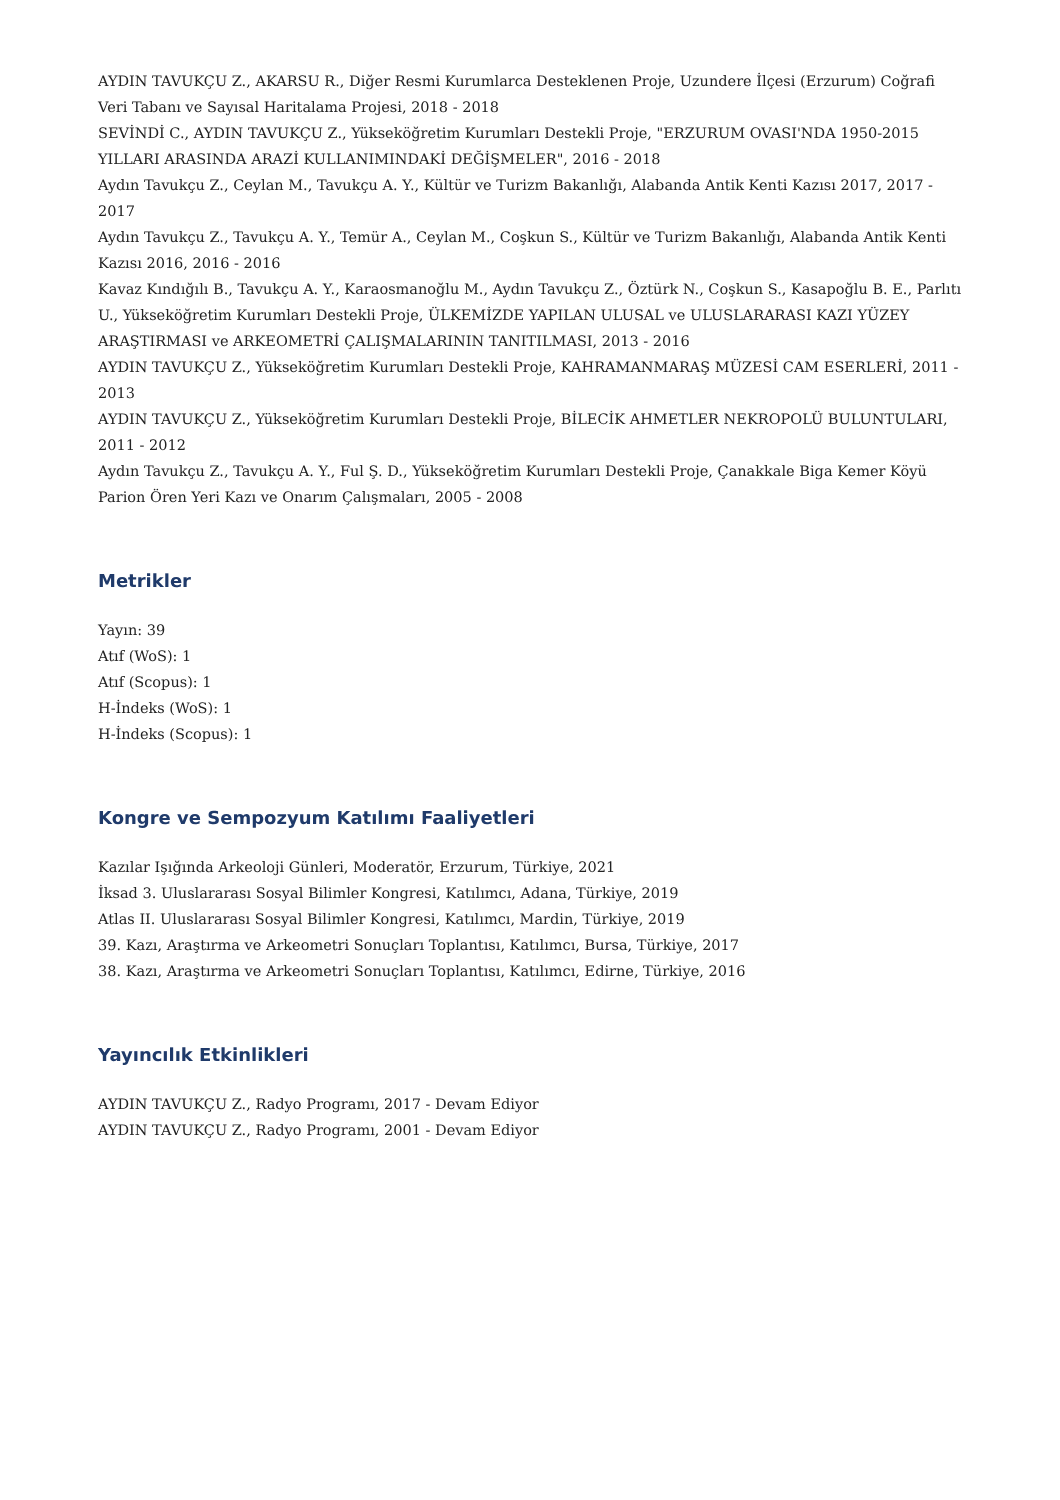AYDIN TAVUKÇU Z., AKARSU R., Diğer Resmi Kurumlarca Desteklenen Proje, Uzundere İlçesi (Erzurum) Coğrafi Veri Tabanı ve Sayısal Haritalama Projesi, 2018 - 2018
SEVİNDİ C., AYDIN TAVUKÇU Z., Yükseköğretim Kurumları Destekli Proje, "ERZURUM OVASI'NDA 1950-2015 YILLARI ARASINDA ARAZİ KULLANIMINDAKİ DEĞİŞMELER", 2016 - 2018
Aydın Tavukçu Z., Ceylan M., Tavukçu A. Y., Kültür ve Turizm Bakanlığı, Alabanda Antik Kenti Kazısı 2017, 2017 - 2017
Aydın Tavukçu Z., Tavukçu A. Y., Temür A., Ceylan M., Coşkun S., Kültür ve Turizm Bakanlığı, Alabanda Antik Kenti Kazısı 2016, 2016 - 2016
Kavaz Kındığılı B., Tavukçu A. Y., Karaosmanoğlu M., Aydın Tavukçu Z., Öztürk N., Coşkun S., Kasapoğlu B. E., Parlıtı U., Yükseköğretim Kurumları Destekli Proje, ÜLKEMİZDE YAPILAN ULUSAL ve ULUSLARARASI KAZI YÜZEY ARAŞTIRMASI ve ARKEOMETRİ ÇALIŞMALARININ TANITILMASI, 2013 - 2016
AYDIN TAVUKÇU Z., Yükseköğretim Kurumları Destekli Proje, KAHRAMANMARAŞ MÜZESİ CAM ESERLERİ, 2011 - 2013
AYDIN TAVUKÇU Z., Yükseköğretim Kurumları Destekli Proje, BİLECİK AHMETLER NEKROPOLÜ BULUNTULARI, 2011 - 2012
Aydın Tavukçu Z., Tavukçu A. Y., Ful Ş. D., Yükseköğretim Kurumları Destekli Proje, Çanakkale Biga Kemer Köyü Parion Ören Yeri Kazı ve Onarım Çalışmaları, 2005 - 2008
Metrikler
Yayın: 39
Atıf (WoS): 1
Atıf (Scopus): 1
H-İndeks (WoS): 1
H-İndeks (Scopus): 1
Kongre ve Sempozyum Katılımı Faaliyetleri
Kazılar Işığında Arkeoloji Günleri, Moderatör, Erzurum, Türkiye, 2021
İksad 3. Uluslararası Sosyal Bilimler Kongresi, Katılımcı, Adana, Türkiye, 2019
Atlas II. Uluslararası Sosyal Bilimler Kongresi, Katılımcı, Mardin, Türkiye, 2019
39. Kazı, Araştırma ve Arkeometri Sonuçları Toplantısı, Katılımcı, Bursa, Türkiye, 2017
38. Kazı, Araştırma ve Arkeometri Sonuçları Toplantısı, Katılımcı, Edirne, Türkiye, 2016
Yayıncılık Etkinlikleri
AYDIN TAVUKÇU Z., Radyo Programı, 2017 - Devam Ediyor
AYDIN TAVUKÇU Z., Radyo Programı, 2001 - Devam Ediyor